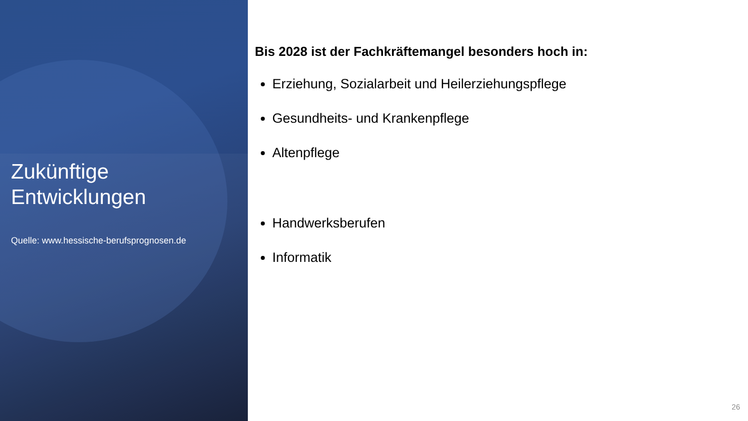Zukünftige Entwicklungen
Quelle: www.hessische-berufsprognosen.de
Bis 2028 ist der Fachkräftemangel besonders hoch in:
Erziehung, Sozialarbeit und Heilerziehungspflege
Gesundheits- und Krankenpflege
Altenpflege
Handwerksberufen
Informatik
26